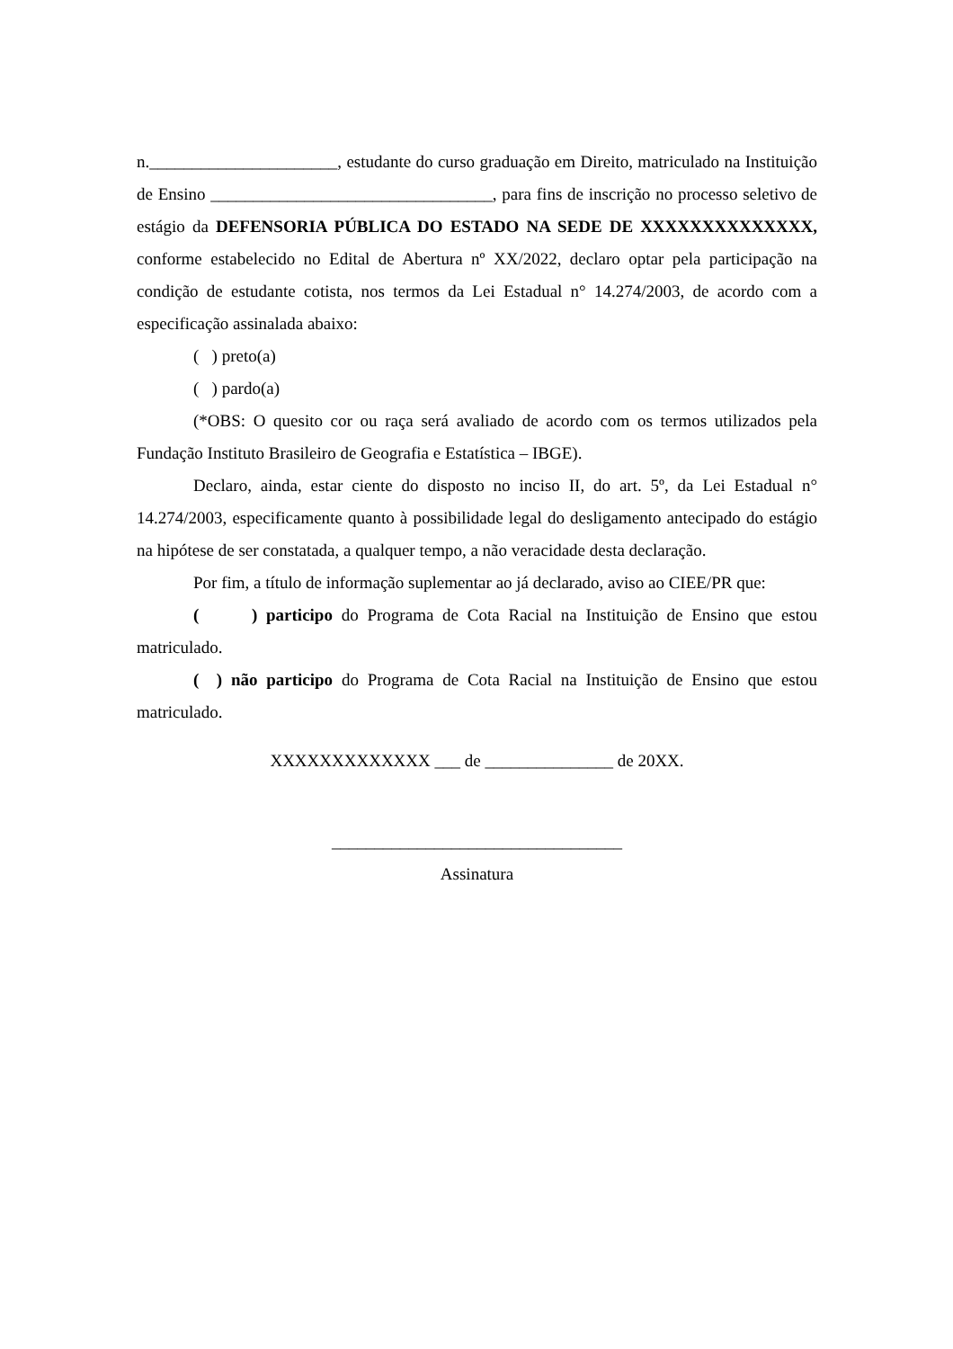n.______________________, estudante do curso graduação em Direito, matriculado na Instituição de Ensino _________________________________, para fins de inscrição no processo seletivo de estágio da DEFENSORIA PÚBLICA DO ESTADO NA SEDE DE XXXXXXXXXXXXXX, conforme estabelecido no Edital de Abertura nº XX/2022, declaro optar pela participação na condição de estudante cotista, nos termos da Lei Estadual n° 14.274/2003, de acordo com a especificação assinalada abaixo:
( ) preto(a)
( ) pardo(a)
(*OBS: O quesito cor ou raça será avaliado de acordo com os termos utilizados pela Fundação Instituto Brasileiro de Geografia e Estatística – IBGE).
Declaro, ainda, estar ciente do disposto no inciso II, do art. 5º, da Lei Estadual n° 14.274/2003, especificamente quanto à possibilidade legal do desligamento antecipado do estágio na hipótese de ser constatada, a qualquer tempo, a não veracidade desta declaração.
Por fim, a título de informação suplementar ao já declarado, aviso ao CIEE/PR que:
( ) participo do Programa de Cota Racial na Instituição de Ensino que estou matriculado.
( ) não participo do Programa de Cota Racial na Instituição de Ensino que estou matriculado.
XXXXXXXXXXXXX ___ de _______________ de 20XX.
__________________________________
Assinatura